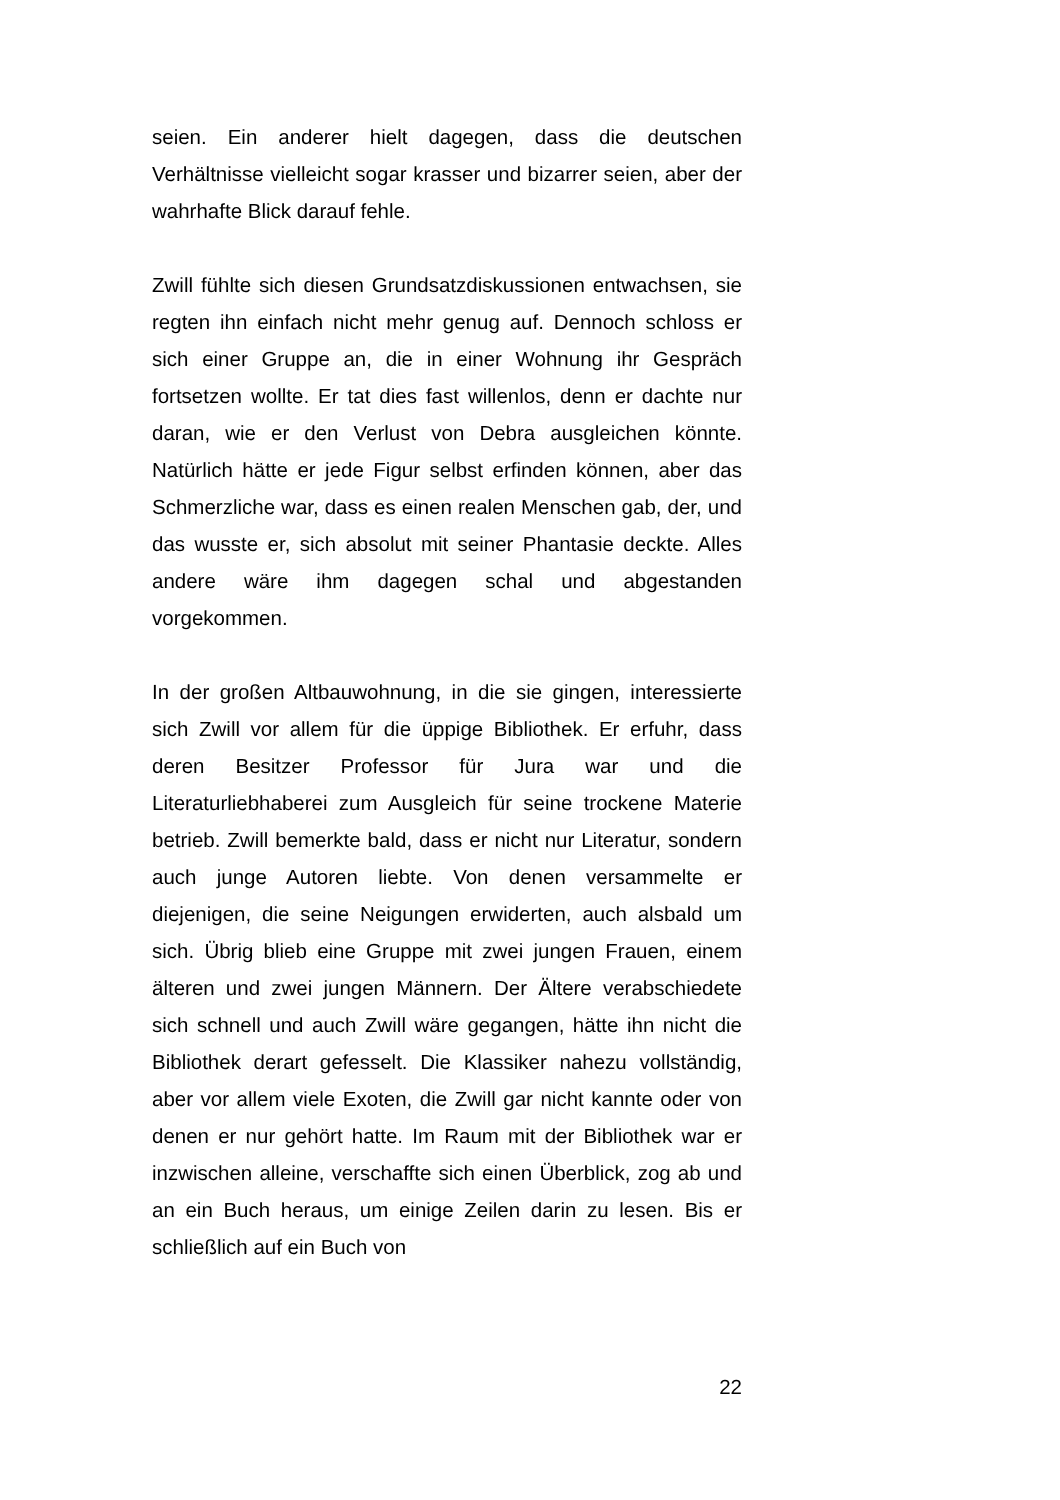seien. Ein anderer hielt dagegen, dass die deutschen Verhältnisse vielleicht sogar krasser und bizarrer seien, aber der wahrhafte Blick darauf fehle.
Zwill fühlte sich diesen Grundsatzdiskussionen entwachsen, sie regten ihn einfach nicht mehr genug auf. Dennoch schloss er sich einer Gruppe an, die in einer Wohnung ihr Gespräch fortsetzen wollte. Er tat dies fast willenlos, denn er dachte nur daran, wie er den Verlust von Debra ausgleichen könnte. Natürlich hätte er jede Figur selbst erfinden können, aber das Schmerzliche war, dass es einen realen Menschen gab, der, und das wusste er, sich absolut mit seiner Phantasie deckte. Alles andere wäre ihm dagegen schal und abgestanden vorgekommen.
In der großen Altbauwohnung, in die sie gingen, interessierte sich Zwill vor allem für die üppige Bibliothek. Er erfuhr, dass deren Besitzer Professor für Jura war und die Literaturliebhaberei zum Ausgleich für seine trockene Materie betrieb. Zwill bemerkte bald, dass er nicht nur Literatur, sondern auch junge Autoren liebte. Von denen versammelte er diejenigen, die seine Neigungen erwiderten, auch alsbald um sich. Übrig blieb eine Gruppe mit zwei jungen Frauen, einem älteren und zwei jungen Männern. Der Ältere verabschiedete sich schnell und auch Zwill wäre gegangen, hätte ihn nicht die Bibliothek derart gefesselt. Die Klassiker nahezu vollständig, aber vor allem viele Exoten, die Zwill gar nicht kannte oder von denen er nur gehört hatte. Im Raum mit der Bibliothek war er inzwischen alleine, verschaffte sich einen Überblick, zog ab und an ein Buch heraus, um einige Zeilen darin zu lesen. Bis er schließlich auf ein Buch von
22